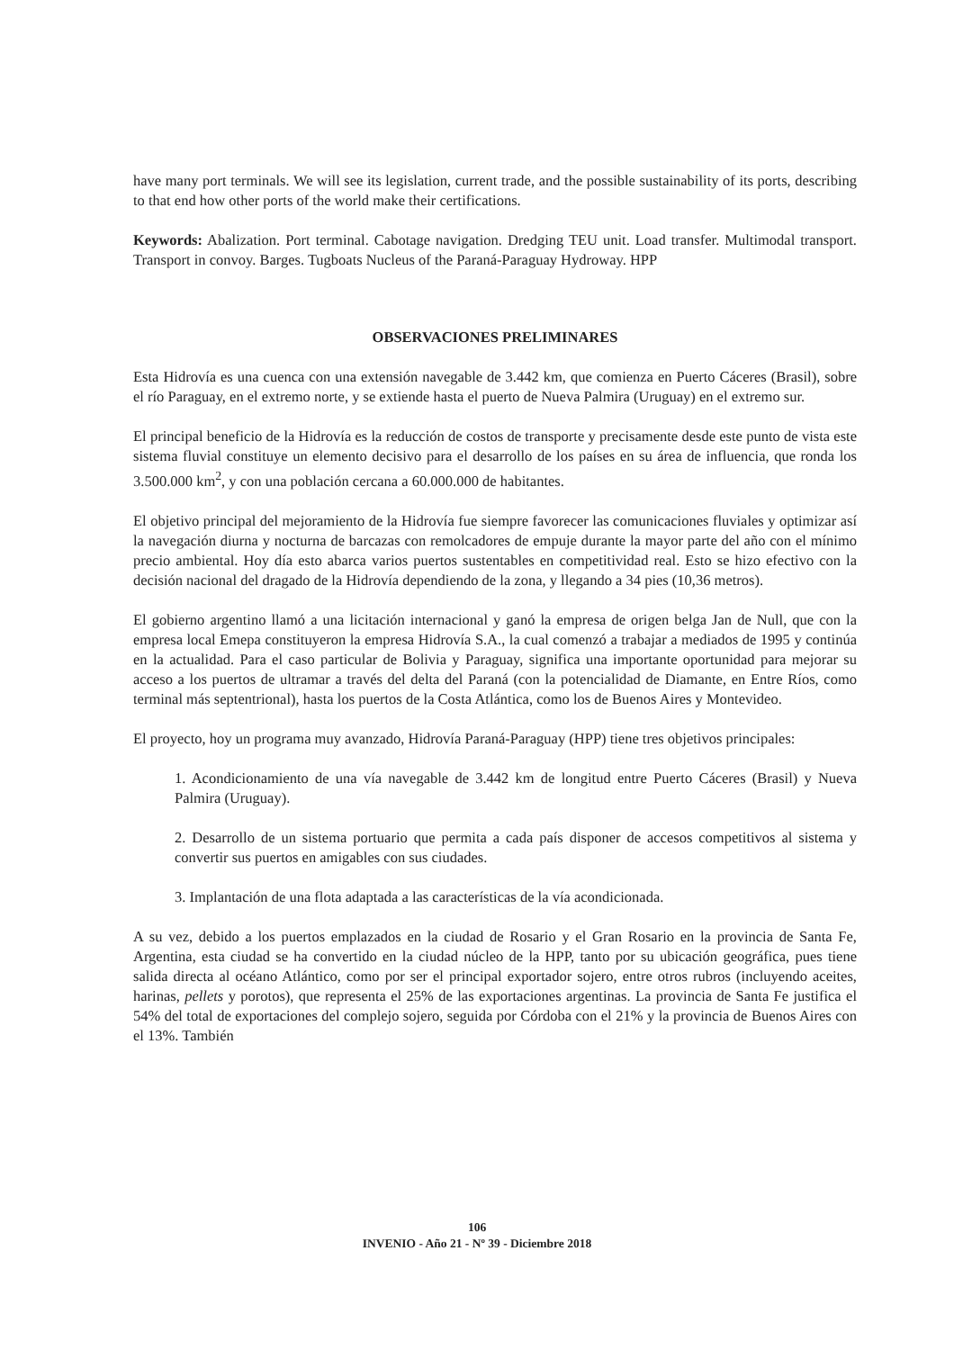have many port terminals. We will see its legislation, current trade, and the possible sustainability of its ports, describing to that end how other ports of the world make their certifications.
Keywords: Abalization. Port terminal. Cabotage navigation. Dredging TEU unit. Load transfer. Multimodal transport. Transport in convoy. Barges. Tugboats Nucleus of the Paraná-Paraguay Hydroway. HPP
OBSERVACIONES PRELIMINARES
Esta Hidrovía es una cuenca con una extensión navegable de 3.442 km, que comienza en Puerto Cáceres (Brasil), sobre el río Paraguay, en el extremo norte, y se extiende hasta el puerto de Nueva Palmira (Uruguay) en el extremo sur.
El principal beneficio de la Hidrovía es la reducción de costos de transporte y precisamente desde este punto de vista este sistema fluvial constituye un elemento decisivo para el desarrollo de los países en su área de influencia, que ronda los 3.500.000 km<sup>2</sup>, y con una población cercana a 60.000.000 de habitantes.
El objetivo principal del mejoramiento de la Hidrovía fue siempre favorecer las comunicaciones fluviales y optimizar así la navegación diurna y nocturna de barcazas con remolcadores de empuje durante la mayor parte del año con el mínimo precio ambiental. Hoy día esto abarca varios puertos sustentables en competitividad real. Esto se hizo efectivo con la decisión nacional del dragado de la Hidrovía dependiendo de la zona, y llegando a 34 pies (10,36 metros).
El gobierno argentino llamó a una licitación internacional y ganó la empresa de origen belga Jan de Null, que con la empresa local Emepa constituyeron la empresa Hidrovía S.A., la cual comenzó a trabajar a mediados de 1995 y continúa en la actualidad. Para el caso particular de Bolivia y Paraguay, significa una importante oportunidad para mejorar su acceso a los puertos de ultramar a través del delta del Paraná (con la potencialidad de Diamante, en Entre Ríos, como terminal más septentrional), hasta los puertos de la Costa Atlántica, como los de Buenos Aires y Montevideo.
El proyecto, hoy un programa muy avanzado, Hidrovía Paraná-Paraguay (HPP) tiene tres objetivos principales:
1. Acondicionamiento de una vía navegable de 3.442 km de longitud entre Puerto Cáceres (Brasil) y Nueva Palmira (Uruguay).
2. Desarrollo de un sistema portuario que permita a cada país disponer de accesos competitivos al sistema y convertir sus puertos en amigables con sus ciudades.
3. Implantación de una flota adaptada a las características de la vía acondicionada.
A su vez, debido a los puertos emplazados en la ciudad de Rosario y el Gran Rosario en la provincia de Santa Fe, Argentina, esta ciudad se ha convertido en la ciudad núcleo de la HPP, tanto por su ubicación geográfica, pues tiene salida directa al océano Atlántico, como por ser el principal exportador sojero, entre otros rubros (incluyendo aceites, harinas, pellets y porotos), que representa el 25% de las exportaciones argentinas. La provincia de Santa Fe justifica el 54% del total de exportaciones del complejo sojero, seguida por Córdoba con el 21% y la provincia de Buenos Aires con el 13%. También
106
INVENIO - Año 21 - Nº 39 - Diciembre 2018